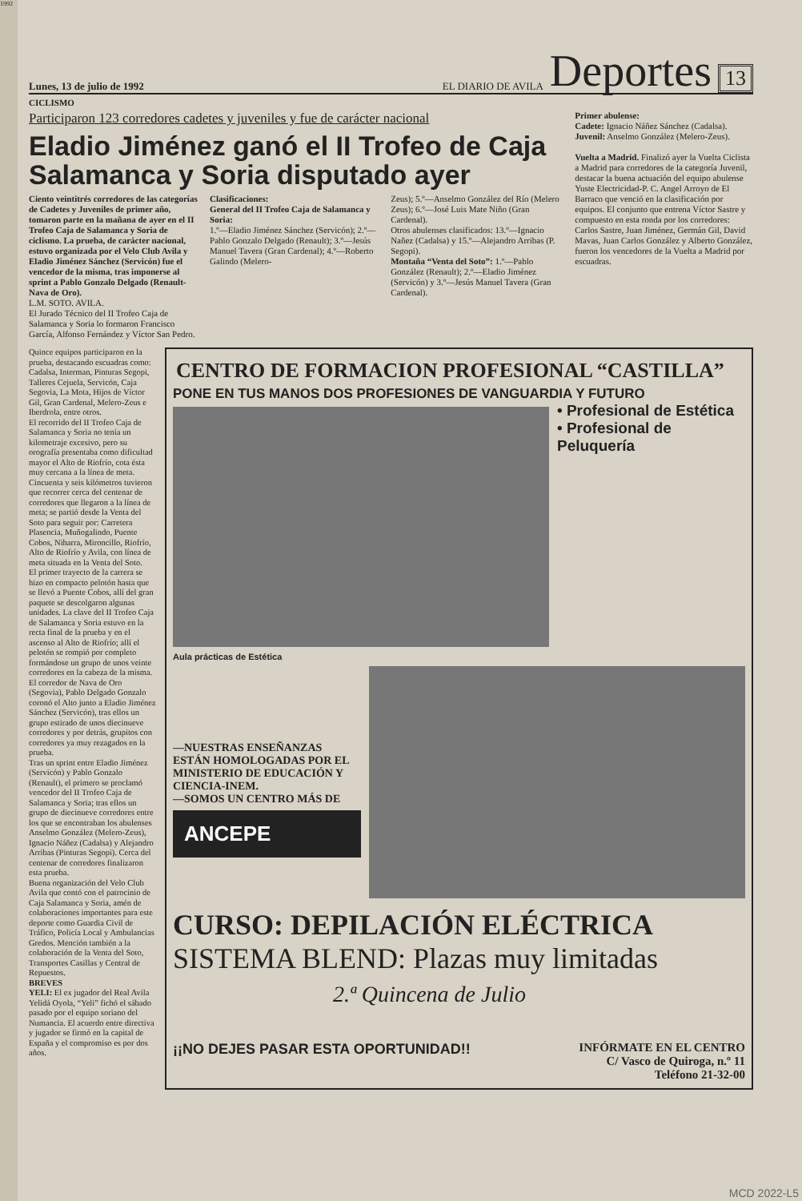1992
Lunes, 13 de julio de 1992 EL DIARIO DE AVILA Deportes 13
CICLISMO
Participaron 123 corredores cadetes y juveniles y fue de carácter nacional
Eladio Jiménez ganó el II Trofeo de Caja Salamanca y Soria disputado ayer
Ciento veintitrés corredores de las categorías de Cadetes y Juveniles de primer año, tomaron parte en la mañana de ayer en el II Trofeo Caja de Salamanca y Soria de ciclismo. La prueba, de carácter nacional, estuvo organizada por el Velo Club Avila y Eladio Jiménez Sánchez (Servicón) fue el vencedor de la misma, tras imponerse al sprint a Pablo Gonzalo Delgado (Renault-Nava de Oro).
L.M. SOTO. AVILA.
El Jurado Técnico del II Trofeo Caja de Salamanca y Soria lo formaron Francisco García, Alfonso Fernández y Víctor San Pedro.
Clasificaciones:
General del II Trofeo Caja de Salamanca y Soria:
1.º—Eladio Jiménez Sánchez (Servicón); 2.º—Pablo Gonzalo Delgado (Renault); 3.º—Jesús Manuel Tavera (Gran Cardenal); 4.º—Roberto Galindo (Melero-
Zeus); 5.º—Anselmo González del Río (Melero Zeus); 6.º—José Luis Mate Niño (Gran Cardenal).
Otros abulenses clasificados: 13.º—Ignacio Nañez (Cadalsa) y 15.º—Alejandro Arribas (P. Segopi).
Montaña “Venta del Soto”: 1.º—Pablo González (Renault); 2.º—Eladio Jiménez (Servicón) y 3.º—Jesús Manuel Tavera (Gran Cardenal).
Primer abulense:
Cadete: Ignacio Náñez Sánchez (Cadalsa).
Juvenil: Anselmo González (Melero-Zeus).
Vuelta a Madrid. Finalizó ayer la Vuelta Ciclista a Madrid para corredores de la categoría Juvenil, destacar la buena actuación del equipo abulense Yuste Electricidad-P. C. Angel Arroyo de El Barraco que venció en la clasificación por equipos. El conjunto que entrena Víctor Sastre y compuesto en esta ronda por los corredores: Carlos Sastre, Juan Jiménez, Germán Gil, David Mavas, Juan Carlos González y Alberto González, fueron los vencedores de la Vuelta a Madrid por escuadras.
Quince equipos participaron en la prueba, destacando escuadras como: Cadalsa, Interman, Pinturas Segopi, Talleres Cejuela, Servicón, Caja Segovia, La Mota, Hijos de Víctor Gil, Gran Cardenal, Melero-Zeus e Iberdrola, entre otros.
El recorrido del II Trofeo Caja de Salamanca y Soria no tenía un kilometraje excesivo, pero su orografía presentaba como dificultad mayor el Alto de Riofrío, cota ésta muy cercana a la línea de meta. Cincuenta y seis kilómetros tuvieron que recorrer cerca del centenar de corredores que llegaron a la línea de meta; se partió desde la Venta del Soto para seguir por: Carretera Plasencia, Muñogalindo, Puente Cobos, Niharra, Mironcillo, Riofrío, Alto de Riofrío y Avila, con línea de meta situada en la Venta del Soto.
El primer trayecto de la carrera se hizo en compacto pelotón hasta que se llevó a Puente Cobos, allí del gran paquete se descolgaron algunas unidades. La clave del II Trofeo Caja de Salamanca y Soria estuvo en la recta final de la prueba y en el ascenso al Alto de Riofrío; allí el pelotón se rompió por completo formándose un grupo de unos veinte corredores en la cabeza de la misma.
El corredor de Nava de Oro (Segovia), Pablo Delgado Gonzalo coronó el Alto junto a Eladio Jiménez Sánchez (Servicón), tras ellos un grupo estirado de unos diecinueve corredores y por detrás, grupitos con corredores ya muy rezagados en la prueba.
Tras un sprint entre Eladio Jiménez (Servicón) y Pablo Gonzalo (Renault), el primero se proclamó vencedor del II Trofeo Caja de Salamanca y Soria; tras ellos un grupo de diecinueve corredores entre los que se encontraban los abulenses Anselmo González (Melero-Zeus), Ignacio Náñez (Cadalsa) y Alejandro Arribas (Pinturas Segopi). Cerca del centenar de corredores finalizaron esta prueba.
Buena organización del Velo Club Avila que contó con el patrocinio de Caja Salamanca y Soria, amén de colaboraciones importantes para este deporte como Guardia Civil de Tráfico, Policía Local y Ambulancias Gredos. Mención también a la colaboración de la Venta del Soto, Transportes Casillas y Central de Repuestos.
BREVES
YELI: El ex jugador del Real Avila Yelidá Oyola, “Yeli” fichó el sábado pasado por el equipo soriano del Numancia. El acuerdo entre directiva y jugador se firmó en la capital de España y el compromiso es por dos años.
CENTRO DE FORMACION PROFESIONAL “CASTILLA”
PONE EN TUS MANOS DOS PROFESIONES DE VANGUARDIA Y FUTURO
• Profesional de Estética
• Profesional de Peluquería
Aula prácticas de Estética
—NUESTRAS ENSEÑANZAS ESTÁN HOMOLOGADAS POR EL MINISTERIO DE EDUCACIÓN Y CIENCIA-INEM.
—SOMOS UN CENTRO MÁS DE
ANCEPE
CURSO: DEPILACIÓN ELÉCTRICA
SISTEMA BLEND: Plazas muy limitadas
2.ª Quincena de Julio
¡¡NO DEJES PASAR ESTA OPORTUNIDAD!!
INFÓRMATE EN EL CENTRO
C/ Vasco de Quiroga, n.º 11
Teléfono 21-32-00
MCD 2022-L5